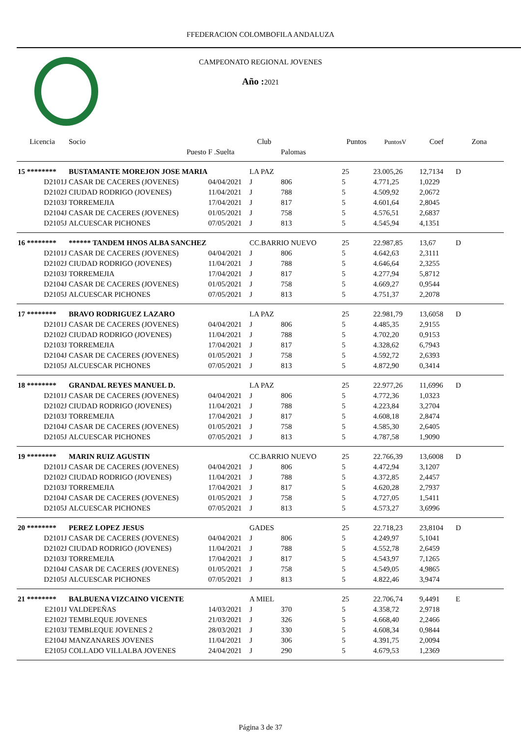FFEDERACION COLOMBOFILA ANDALUZA
CAMPEONATO REGIONAL JOVENES
Año : 2021
| Licencia | Socio | | Club | | Puntos | PuntosV | Coef | Zona |
| --- | --- | --- | --- | --- | --- | --- | --- | --- |
| | Puesto | F .Suelta | | Palomas | | | | |
| 15 ******** | BUSTAMANTE MOREJON JOSE MARIA | | LA PAZ | | 25 | 23.005,26 | 12,7134 | D |
| D2101J | CASAR DE CACERES (JOVENES) | 04/04/2021 | J | 806 | 5 | 4.771,25 | 1,0229 | |
| D2102J | CIUDAD RODRIGO (JOVENES) | 11/04/2021 | J | 788 | 5 | 4.509,92 | 2,0672 | |
| D2103J | TORREMEJIA | 17/04/2021 | J | 817 | 5 | 4.601,64 | 2,8045 | |
| D2104J | CASAR DE CACERES (JOVENES) | 01/05/2021 | J | 758 | 5 | 4.576,51 | 2,6837 | |
| D2105J | ALCUESCAR PICHONES | 07/05/2021 | J | 813 | 5 | 4.545,94 | 4,1351 | |
| 16 ******** | ****** TANDEM HNOS ALBA SANCHEZ | | CC.BARRIO NUEVO | | 25 | 22.987,85 | 13,67 | D |
| D2101J | CASAR DE CACERES (JOVENES) | 04/04/2021 | J | 806 | 5 | 4.642,63 | 2,3111 | |
| D2102J | CIUDAD RODRIGO (JOVENES) | 11/04/2021 | J | 788 | 5 | 4.646,64 | 2,3255 | |
| D2103J | TORREMEJIA | 17/04/2021 | J | 817 | 5 | 4.277,94 | 5,8712 | |
| D2104J | CASAR DE CACERES (JOVENES) | 01/05/2021 | J | 758 | 5 | 4.669,27 | 0,9544 | |
| D2105J | ALCUESCAR PICHONES | 07/05/2021 | J | 813 | 5 | 4.751,37 | 2,2078 | |
| 17 ******** | BRAVO RODRIGUEZ LAZARO | | LA PAZ | | 25 | 22.981,79 | 13,6058 | D |
| D2101J | CASAR DE CACERES (JOVENES) | 04/04/2021 | J | 806 | 5 | 4.485,35 | 2,9155 | |
| D2102J | CIUDAD RODRIGO (JOVENES) | 11/04/2021 | J | 788 | 5 | 4.702,20 | 0,9153 | |
| D2103J | TORREMEJIA | 17/04/2021 | J | 817 | 5 | 4.328,62 | 6,7943 | |
| D2104J | CASAR DE CACERES (JOVENES) | 01/05/2021 | J | 758 | 5 | 4.592,72 | 2,6393 | |
| D2105J | ALCUESCAR PICHONES | 07/05/2021 | J | 813 | 5 | 4.872,90 | 0,3414 | |
| 18 ******** | GRANDAL REYES MANUEL D. | | LA PAZ | | 25 | 22.977,26 | 11,6996 | D |
| D2101J | CASAR DE CACERES (JOVENES) | 04/04/2021 | J | 806 | 5 | 4.772,36 | 1,0323 | |
| D2102J | CIUDAD RODRIGO (JOVENES) | 11/04/2021 | J | 788 | 5 | 4.223,84 | 3,2704 | |
| D2103J | TORREMEJIA | 17/04/2021 | J | 817 | 5 | 4.608,18 | 2,8474 | |
| D2104J | CASAR DE CACERES (JOVENES) | 01/05/2021 | J | 758 | 5 | 4.585,30 | 2,6405 | |
| D2105J | ALCUESCAR PICHONES | 07/05/2021 | J | 813 | 5 | 4.787,58 | 1,9090 | |
| 19 ******** | MARIN RUIZ AGUSTIN | | CC.BARRIO NUEVO | | 25 | 22.766,39 | 13,6008 | D |
| D2101J | CASAR DE CACERES (JOVENES) | 04/04/2021 | J | 806 | 5 | 4.472,94 | 3,1207 | |
| D2102J | CIUDAD RODRIGO (JOVENES) | 11/04/2021 | J | 788 | 5 | 4.372,85 | 2,4457 | |
| D2103J | TORREMEJIA | 17/04/2021 | J | 817 | 5 | 4.620,28 | 2,7937 | |
| D2104J | CASAR DE CACERES (JOVENES) | 01/05/2021 | J | 758 | 5 | 4.727,05 | 1,5411 | |
| D2105J | ALCUESCAR PICHONES | 07/05/2021 | J | 813 | 5 | 4.573,27 | 3,6996 | |
| 20 ******** | PEREZ LOPEZ JESUS | | GADES | | 25 | 22.718,23 | 23,8104 | D |
| D2101J | CASAR DE CACERES (JOVENES) | 04/04/2021 | J | 806 | 5 | 4.249,97 | 5,1041 | |
| D2102J | CIUDAD RODRIGO (JOVENES) | 11/04/2021 | J | 788 | 5 | 4.552,78 | 2,6459 | |
| D2103J | TORREMEJIA | 17/04/2021 | J | 817 | 5 | 4.543,97 | 7,1265 | |
| D2104J | CASAR DE CACERES (JOVENES) | 01/05/2021 | J | 758 | 5 | 4.549,05 | 4,9865 | |
| D2105J | ALCUESCAR PICHONES | 07/05/2021 | J | 813 | 5 | 4.822,46 | 3,9474 | |
| 21 ******** | BALBUENA VIZCAINO VICENTE | | A MIEL | | 25 | 22.706,74 | 9,4491 | E |
| E2101J | VALDEPEÑAS | 14/03/2021 | J | 370 | 5 | 4.358,72 | 2,9718 | |
| E2102J | TEMBLEQUE JOVENES | 21/03/2021 | J | 326 | 5 | 4.668,40 | 2,2466 | |
| E2103J | TEMBLEQUE JOVENES 2 | 28/03/2021 | J | 330 | 5 | 4.608,34 | 0,9844 | |
| E2104J | MANZANARES JOVENES | 11/04/2021 | J | 306 | 5 | 4.391,75 | 2,0094 | |
| E2105J | COLLADO VILLALBA JOVENES | 24/04/2021 | J | 290 | 5 | 4.679,53 | 1,2369 | |
Página 3 de 37